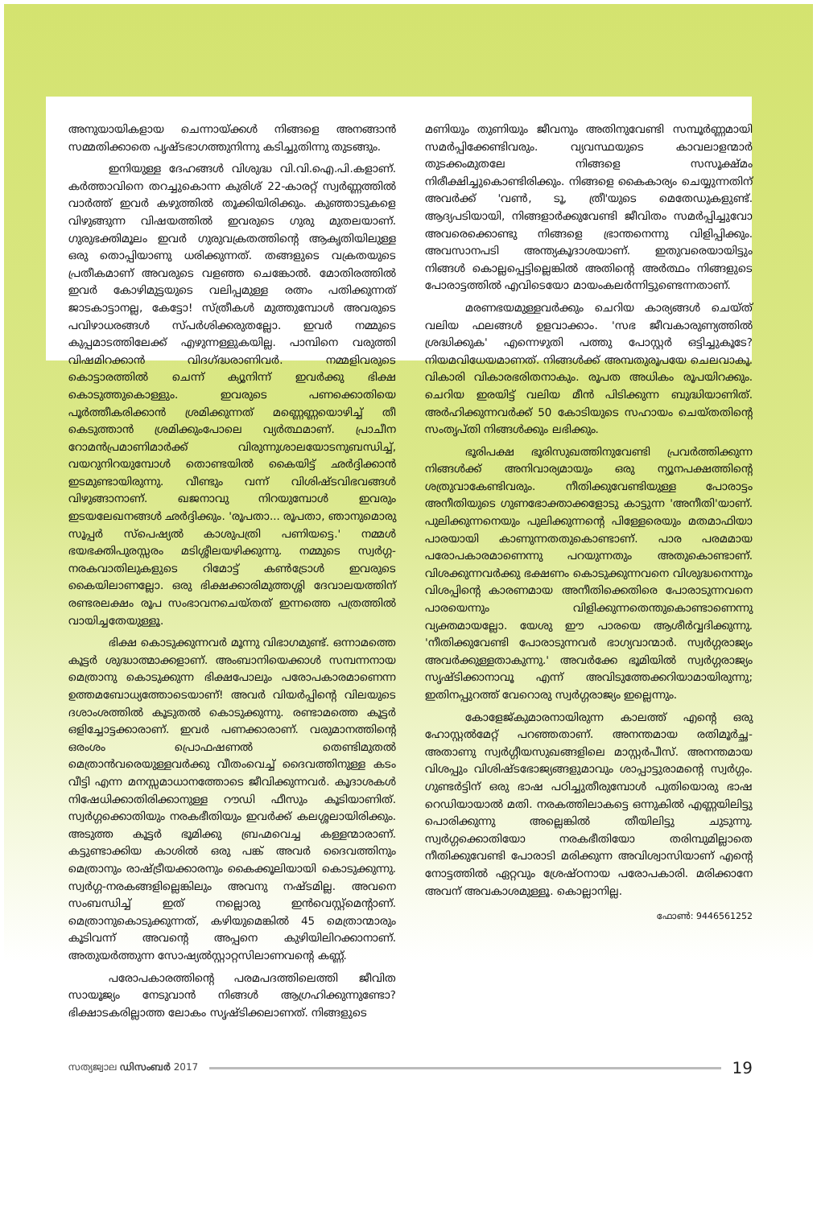അനുയായികളായ ചെന്നായ്ക്കൾ നിങ്ങളെ അനങ്ങാൻ സമ്മതിക്കാതെ പൃഷ്ടഭാഗത്തുനിന്നു കടിച്ചുതിന്നു തുടങ്ങും.
ഇനിയുള്ള ദേഹങ്ങൾ വിശുദ്ധ വി.വി.ഐ.പി.കളാണ്. കർത്താവിനെ തറച്ചുകൊന്ന കുരിശ് 22-കാരറ്റ് സ്വർണ്ണത്തിൽ വാർത്ത് ഇവർ കഴുത്തിൽ തൂക്കിയിരിക്കും. കുഞ്ഞാടുകളെ വിഴുങ്ങുന്ന വിഷയത്തിൽ ഇവരുടെ ഗുരു മുതലയാണ്. ഗുരുഭക്തിമൂലം ഇവർ ഗുരുവക്രതത്തിന്റെ ആകൃതിയിലുള്ള ഒരു തൊപ്പിയാണു ധരിക്കുന്നത്. തങ്ങളുടെ വക്രതയുടെ പ്രതീകമാണ് അവരുടെ വളഞ്ഞ ചെങ്കോൽ. മോതിരത്തിൽ ഇവർ കോഴിമുട്ടയുടെ വലിപ്പമുള്ള രത്നം പതിക്കുന്നത് ജാടകാട്ടാനല്ല, കേട്ടോ! സ്ത്രീകൾ മുത്തുമ്പോൾ അവരുടെ പവിഴാധരങ്ങൾ സ്പർശിക്കരുതല്ലോ. ഇവർ നമ്മുടെ കുപ്പമാടത്തിലേക്ക് എഴുന്നള്ളുകയില്ല. പാമ്പിനെ വരുത്തി വിഷമിറക്കാൻ വിദഗ്ദ്ധരാണിവർ. നമ്മളിവരുടെ കൊട്ടാരത്തിൽ ചെന്ന് ക്യൂനിന്ന് ഇവർക്കു ഭിക്ഷ കൊടുത്തുകൊള്ളും. ഇവരുടെ പണക്കൊതിയെ പൂർത്തീകരിക്കാൻ ശ്രമിക്കുന്നത് മണ്ണെണ്ണയൊഴിച്ച് തീ കെടുത്താൻ ശ്രമിക്കുംപോലെ വ്യർത്ഥമാണ്. പ്രാചീന റോമൻപ്രമാണിമാർക്ക് വിരുന്നുശാലയോടനുബന്ധിച്ച്, വയറുനിറയുമ്പോൾ തൊണ്ടയിൽ കൈയിട്ട് ഛർദ്ദിക്കാൻ ഇടമുണ്ടായിരുന്നു. വീണ്ടും വന്ന് വിശിഷ്ടവിഭവങ്ങൾ വിഴുങ്ങാനാണ്. ഖജനാവു നിറയുമ്പോൾ ഇവരും ഇടയലേഖനങ്ങൾ ഛർദ്ദിക്കും. 'രൂപതാ... രൂപതാ, ഞാനുമൊരു സൂപ്പർ സ്പെഷ്യൽ കാശുപത്രി പണിയട്ടെ.' നമ്മൾ ഭയഭക്തിപുരസ്സരം മടിശ്ശീലയഴിക്കുന്നു. നമ്മുടെ സ്വർഗ്ഗ-നരകവാതിലുകളുടെ റിമോട്ട് കൺട്രോൾ ഇവരുടെ കൈയിലാണല്ലോ. ഒരു ഭിക്ഷക്കാരിമുത്തശ്ശി ദേവാലയത്തിന് രണ്ടരലക്ഷം രൂപ സംഭാവനചെയ്തത് ഇന്നത്തെ പത്രത്തിൽ വായിച്ചതേയുള്ളൂ.
ഭിക്ഷ കൊടുക്കുന്നവർ മൂന്നു വിഭാഗമുണ്ട്. ഒന്നാമത്തെ കൂട്ടർ ശുദ്ധാത്മാക്കളാണ്. അംബാനിയെക്കാൾ സമ്പന്നനായ മെത്രാനു കൊടുക്കുന്ന ഭിക്ഷപോലും പരോപകാരമാണെന്ന ഉത്തമബോധ്യത്തോടെയാണ്! അവർ വിയർപ്പിന്റെ വിലയുടെ ദശാംശത്തിൽ കൂടുതൽ കൊടുക്കുന്നു. രണ്ടാമത്തെ കൂട്ടർ ഒളിച്ചോട്ടക്കാരാണ്. ഇവർ പണക്കാരാണ്. വരുമാനത്തിന്റെ ഒരംശം പ്രൊഫഷണൽ തെണ്ടിമുതൽ മെത്രാൻവരെയുള്ളവർക്കു വീതംവെച്ച് ദൈവത്തിനുള്ള കടം വീട്ടി എന്ന മനസ്സമാധാനത്തോടെ ജീവിക്കുന്നവർ. കൂദാശകൾ നിഷേധിക്കാതിരിക്കാനുള്ള റൗഡി ഫീസും കൂടിയാണിത്. സ്വർഗ്ഗക്കൊതിയും നരകഭീതിയും ഇവർക്ക് കലശ്ശലായിരിക്കും. അടുത്ത കൂട്ടർ ഭൂമിക്കു ബ്രഹ്മവെച്ച കള്ളന്മാരാണ്. കട്ടുണ്ടാക്കിയ കാശിൽ ഒരു പങ്ക് അവർ ദൈവത്തിനും മെത്രാനും രാഷ്ട്രീയക്കാരനും കൈക്കൂലിയായി കൊടുക്കുന്നു. സ്വർഗ്ഗ-നരകങ്ങളില്ലെങ്കിലും അവനു നഷ്ടമില്ല. അവനെ സംബന്ധിച്ച് ഇത് നല്ലൊരു ഇൻവെസ്റ്റ്മെന്റാണ്. മെത്രാനുകൊടുക്കുന്നത്, കഴിയുമെങ്കിൽ 45 മെത്രാന്മാരും കൂടിവന്ന് അവന്റെ അപ്പനെ കുഴിയിലിറക്കാനാണ്. അതുയർത്തുന്ന സോഷ്യൽസ്റ്റാറ്റസിലാണവന്റെ കണ്ണ്.
പരോപകാരത്തിന്റെ പരമപദത്തിലെത്തി ജീവിത സായൂജ്യം നേടുവാൻ നിങ്ങൾ ആഗ്രഹിക്കുന്നുണ്ടോ? ഭിക്ഷാടകരില്ലാത്ത ലോകം സൃഷ്ടിക്കലാണത്. നിങ്ങളുടെ
മണിയും തുണിയും ജീവനും അതിനുവേണ്ടി സമ്പൂർണ്ണമായി സമർപ്പിക്കേണ്ടിവരും. വ്യവസ്ഥയുടെ കാവലാളന്മാർ തുടക്കംമുതലേ നിങ്ങളെ സസൂക്ഷ്മം നിരീക്ഷിച്ചുകൊണ്ടിരിക്കും. നിങ്ങളെ കൈകാര്യം ചെയ്യുന്നതിന് അവർക്ക് 'വൺ, ടൂ, ത്രീ'യുടെ മെതേഡുകളുണ്ട്. ആദ്യപടിയായി, നിങ്ങളാർക്കുവേണ്ടി ജീവിതം സമർപ്പിച്ചുവോ അവരെക്കൊണ്ടു നിങ്ങളെ ഭ്രാന്തനെന്നു വിളിപ്പിക്കും. അവസാനപടി അന്ത്യകൂദാശയാണ്. ഇതുവരെയായിട്ടും നിങ്ങൾ കൊല്ലപ്പെട്ടില്ലെങ്കിൽ അതിന്റെ അർത്ഥം നിങ്ങളുടെ പോരാട്ടത്തിൽ എവിടെയോ മായംകലർന്നിട്ടുണ്ടെന്നതാണ്.
മരണഭയമുള്ളവർക്കും ചെറിയ കാര്യങ്ങൾ ചെയ്ത് വലിയ ഫലങ്ങൾ ഉളവാക്കാം. 'സഭ ജീവകാരുണ്യത്തിൽ ശ്രദ്ധിക്കുക' എന്നെഴുതി പത്തു പോസ്റ്റർ ഒട്ടിച്ചുകൂടേ? നിയമവിധേയമാണത്. നിങ്ങൾക്ക് അമ്പതുരൂപയേ ചെലവാകൂ. വികാരി വികാരഭരിതനാകും. രൂപത അധികം രൂപയിറക്കും. ചെറിയ ഇരയിട്ട് വലിയ മീൻ പിടിക്കുന്ന ബുദ്ധിയാണിത്. അർഹിക്കുന്നവർക്ക് 50 കോടിയുടെ സഹായം ചെയ്തതിന്റെ സംതൃപ്തി നിങ്ങൾക്കും ലഭിക്കും.
ഭൂരിപക്ഷ ഭൂരിസുഖത്തിനുവേണ്ടി പ്രവർത്തിക്കുന്ന നിങ്ങൾക്ക് അനിവാര്യമായും ഒരു ന്യൂനപക്ഷത്തിന്റെ ശത്രുവാകേണ്ടിവരും. നീതിക്കുവേണ്ടിയുള്ള പോരാട്ടം അനീതിയുടെ ഗുണഭോക്താക്കളോടു കാട്ടുന്ന 'അനീതി'യാണ്. പുലിക്കുന്നനെയും പുലിക്കുന്നന്റെ പിള്ളേരെയും മതമാഫിയാ പാരയായി കാണുന്നതതുകൊണ്ടാണ്. പാര പരമമായ പരോപകാരമാണെന്നു പറയുന്നതും അതുകൊണ്ടാണ്. വിശക്കുന്നവർക്കു ഭക്ഷണം കൊടുക്കുന്നവനെ വിശുദ്ധനെന്നും വിശപ്പിന്റെ കാരണമായ അനീതിക്കെതിരെ പോരാടുന്നവനെ പാരയെന്നും വിളിക്കുന്നതെന്തുകൊണ്ടാണെന്നു വ്യക്തമായല്ലോ. യേശു ഈ പാരയെ ആശീർവ്വദിക്കുന്നു. 'നീതിക്കുവേണ്ടി പോരാടുന്നവർ ഭാഗ്യവാന്മാർ. സ്വർഗ്ഗരാജ്യം അവർക്കുള്ളതാകുന്നു.' അവർക്കേ ഭൂമിയിൽ സ്വർഗ്ഗരാജ്യം സൃഷ്ടിക്കാനാവൂ എന്ന് അവിടുത്തേക്കറിയാമായിരുന്നു; ഇതിനപ്പുറത്ത് വേറൊരു സ്വർഗ്ഗരാജ്യം ഇല്ലെന്നും.
കോളേജ്കുമാരനായിരുന്ന കാലത്ത് എന്റെ ഒരു ഹോസ്റ്റൽമേറ്റ് പറഞ്ഞതാണ്. അനന്തമായ രതിമൂർച്ഛ-അതാണു സ്വർഗ്ഗീയസുഖങ്ങളിലെ മാസ്റ്റർപീസ്. അനന്തമായ വിശപ്പും വിശിഷ്ടഭോജ്യങ്ങളുമാവും ശാപ്പാട്ടുരാമന്റെ സ്വർഗ്ഗം. ഗുണ്ടർട്ടിന് ഒരു ഭാഷ പഠിച്ചുതീരുമ്പോൾ പുതിയൊരു ഭാഷ റെഡിയായാൽ മതി. നരകത്തിലാകട്ടെ ഒന്നുകിൽ എണ്ണയിലിട്ടു പൊരിക്കുന്നു അല്ലെങ്കിൽ തീയിലിട്ടു ചുടുന്നു. സ്വർഗ്ഗക്കൊതിയോ നരകഭീതിയോ തരിമ്പുമില്ലാതെ നീതിക്കുവേണ്ടി പോരാടി മരിക്കുന്ന അവിശ്വാസിയാണ് എന്റെ നോട്ടത്തിൽ ഏറ്റവും ശ്രേഷ്ഠനായ പരോപകാരി. മരിക്കാനേ അവന് അവകാശമുള്ളൂ. കൊല്ലാനില്ല.
ഫോൺ: 9446561252
സത്യജ്വാല ഡിസംബർ 2017 19